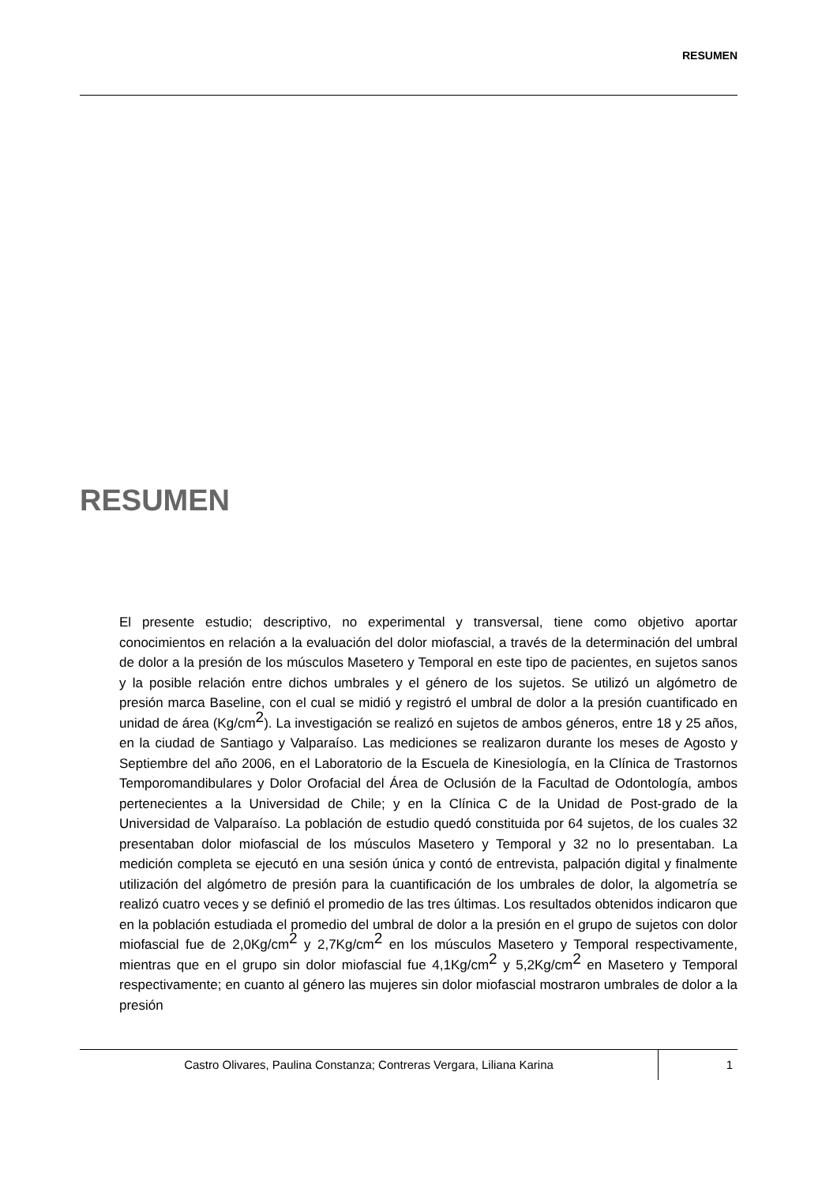RESUMEN
RESUMEN
El presente estudio; descriptivo, no experimental y transversal, tiene como objetivo aportar conocimientos en relación a la evaluación del dolor miofascial, a través de la determinación del umbral de dolor a la presión de los músculos Masetero y Temporal en este tipo de pacientes, en sujetos sanos y la posible relación entre dichos umbrales y el género de los sujetos. Se utilizó un algómetro de presión marca Baseline, con el cual se midió y registró el umbral de dolor a la presión cuantificado en unidad de área (Kg/cm<sup>2</sup>). La investigación se realizó en sujetos de ambos géneros, entre 18 y 25 años, en la ciudad de Santiago y Valparaíso. Las mediciones se realizaron durante los meses de Agosto y Septiembre del año 2006, en el Laboratorio de la Escuela de Kinesiología, en la Clínica de Trastornos Temporomandibulares y Dolor Orofacial del Área de Oclusión de la Facultad de Odontología, ambos pertenecientes a la Universidad de Chile; y en la Clínica C de la Unidad de Post-grado de la Universidad de Valparaíso. La población de estudio quedó constituida por 64 sujetos, de los cuales 32 presentaban dolor miofascial de los músculos Masetero y Temporal y 32 no lo presentaban. La medición completa se ejecutó en una sesión única y contó de entrevista, palpación digital y finalmente utilización del algómetro de presión para la cuantificación de los umbrales de dolor, la algometría se realizó cuatro veces y se definió el promedio de las tres últimas. Los resultados obtenidos indicaron que en la población estudiada el promedio del umbral de dolor a la presión en el grupo de sujetos con dolor miofascial fue de 2,0Kg/cm<sup>2</sup> y 2,7Kg/cm<sup>2</sup> en los músculos Masetero y Temporal respectivamente, mientras que en el grupo sin dolor miofascial fue 4,1Kg/cm<sup>2</sup> y 5,2Kg/cm<sup>2</sup> en Masetero y Temporal respectivamente; en cuanto al género las mujeres sin dolor miofascial mostraron umbrales de dolor a la presión
Castro Olivares, Paulina Constanza; Contreras Vergara, Liliana Karina
1